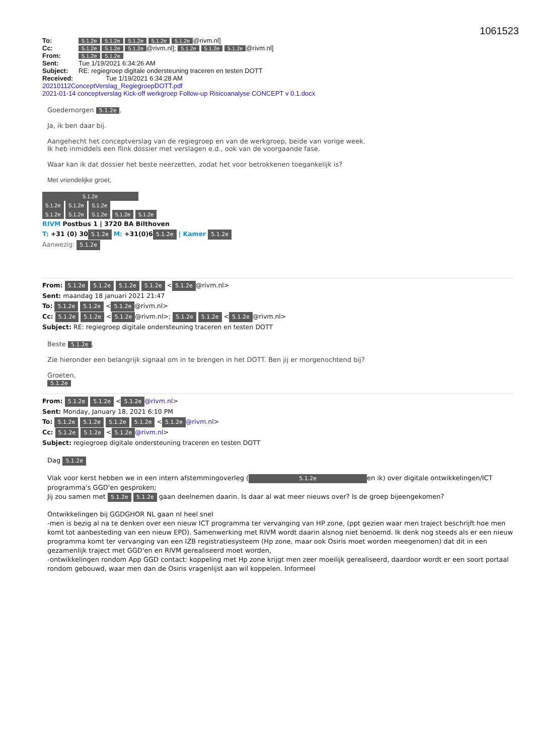1061523
| To: | 5.1.2e 5.1.2e 5.1.2e 5.1.2e 5.1.2e @rivm.nl] |
| Cc: | 5.1.2e 5.1.2e 5.1.2e @rivm.nl]; 5.1.2e 5.1.2e 5.1.2e @rivm.nl] |
| From: | 5.1.2e 5.1.2e |
| Sent: | Tue 1/19/2021 6:34:26 AM |
| Subject: | RE: regiegroep digitale ondersteuning traceren en testen DOTT |
| Received: | Tue 1/19/2021 6:34:28 AM |
20210112ConceptVerslag_RegiegroepDOTT.pdf
2021-01-14 conceptverslag Kick-off werkgroep Follow-up Risicoanalyse CONCEPT v 0.1.docx
Goedemorgen 5.1.2e,
Ja, ik ben daar bij.
Aangehecht het conceptverslag van de regiegroep en van de werkgroep, beide van vorige week.
Ik heb inmiddels een flink dossier met verslagen e.d., ook van de voorgaande fase.
Waar kan ik dat dossier het beste neerzetten, zodat het voor betrokkenen toegankelijk is?
Met vriendelijke groet,
5.1.2e
5.1.2e 5.1.2e 5.1.2e
5.1.2e 5.1.2e 5.1.2e 5.1.2e 5.1.2e
RIVM Postbus 1 | 3720 BA Bilthoven
T: +31 (0) 30 5.1.2e M: +31(0)6 5.1.2e | Kamer 5.1.2e
Aanwezig: 5.1.2e
From: 5.1.2e 5.1.2e 5.1.2e 5.1.2e < 5.1.2e @rivm.nl>
Sent: maandag 18 januari 2021 21:47
To: 5.1.2e 5.1.2e < 5.1.2e @rivm.nl>
Cc: 5.1.2e 5.1.2e < 5.1.2e @rivm.nl>; 5.1.2e 5.1.2e < 5.1.2e @rivm.nl>
Subject: RE: regiegroep digitale ondersteuning traceren en testen DOTT
Beste 5.1.2e,
Zie hieronder een belangrijk signaal om in te brengen in het DOTT. Ben jij er morgenochtend bij?
Groeten,
5.1.2e
From: 5.1.2e 5.1.2e < 5.1.2e @rivm.nl>
Sent: Monday, January 18, 2021 6:10 PM
To: 5.1.2e 5.1.2e 5.1.2e 5.1.2e < 5.1.2e @rivm.nl>
Cc: 5.1.2e 5.1.2e < 5.1.2e @rivm.nl>
Subject: regiegroep digitale ondersteuning traceren en testen DOTT
Dag 5.1.2e
Vlak voor kerst hebben we in een intern afstemmingoverleg (5.1.2e en ik) over digitale ontwikkelingen/ICT programma's GGD'en gesproken;
Jij zou samen met 5.1.2e 5.1.2e gaan deelnemen daarin. Is daar al wat meer nieuws over? Is de groep bijeengekomen?
Ontwikkelingen bij GGDGHOR NL gaan nl heel snel
-men is bezig al na te denken over een nieuw ICT programma ter vervanging van HP zone, (ppt gezien waar men traject beschrijft hoe men komt tot aanbesteding van een nieuw EPD). Samenwerking met RIVM wordt daarin alsnog niet benoemd. Ik denk nog steeds als er een nieuw programma komt ter vervanging van een IZB registratiesysteem (Hp zone, maar ook Osiris moet worden meegenomen) dat dit in een gezamenlijk traject met GGD'en en RIVM gerealiseerd moet worden,
-ontwikkelingen rondom App GGD contact: koppeling met Hp zone krijgt men zeer moeilijk gerealiseerd, daardoor wordt er een soort portaal rondom gebouwd, waar men dan de Osiris vragenlijst aan wil koppelen. Informeel